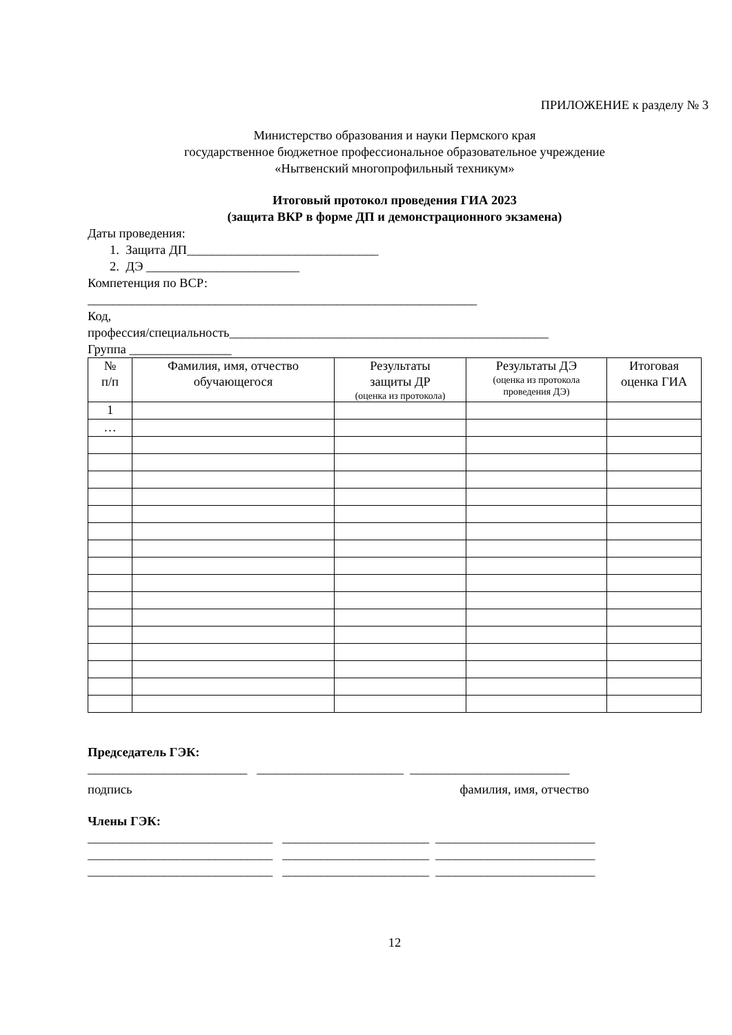ПРИЛОЖЕНИЕ к разделу № 3
Министерство образования и науки Пермского края
государственное бюджетное профессиональное образовательное учреждение
«Нытвенский многопрофильный техникум»
Итоговый протокол проведения ГИА 2023
(защита ВКР в форме ДП и демонстрационного экзамена)
Даты проведения:
1. Защита ДП______________________________
2. ДЭ ________________________
Компетенция по ВСР:
_____________________________________________________________
Код,
профессия/специальность__________________________________________________
Группа ________________
| № п/п | Фамилия, имя, отчество обучающегося | Результаты защиты ДР (оценка из протокола) | Результаты ДЭ (оценка из протокола проведения ДЭ) | Итоговая оценка ГИА |
| --- | --- | --- | --- | --- |
| 1 | | | | |
| … | | | | |
Председатель ГЭК:
_________________________ _______________________ _________________________
подпись фамилия, имя, отчество
Члены ГЭК:
_____________________________ _______________________ _________________________
_____________________________ _______________________ _________________________
_____________________________ _______________________ _________________________
12